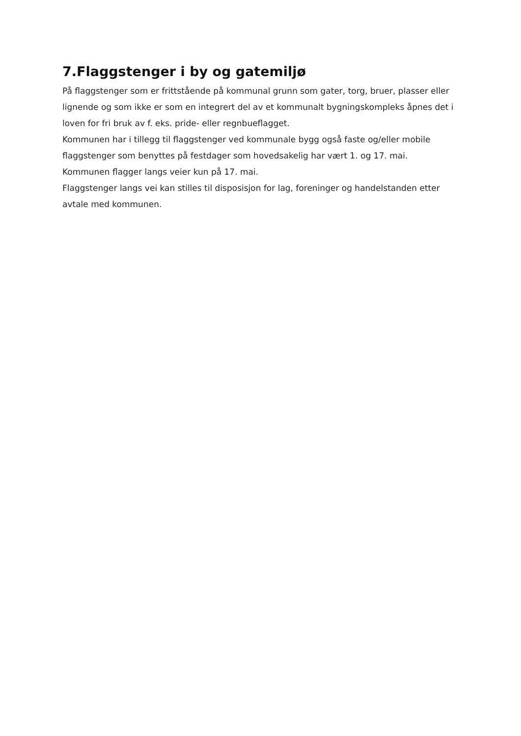7.Flaggstenger i by og gatemiljø
På flaggstenger som er frittstående på kommunal grunn som gater, torg, bruer, plasser eller lignende og som ikke er som en integrert del av et kommunalt bygningskompleks åpnes det i loven for fri bruk av f. eks. pride- eller regnbueflagget.
Kommunen har i tillegg til flaggstenger ved kommunale bygg også faste og/eller mobile flaggstenger som benyttes på festdager som hovedsakelig har vært 1. og 17. mai.
Kommunen flagger langs veier kun på 17. mai.
Flaggstenger langs vei kan stilles til disposisjon for lag, foreninger og handelstanden etter avtale med kommunen.